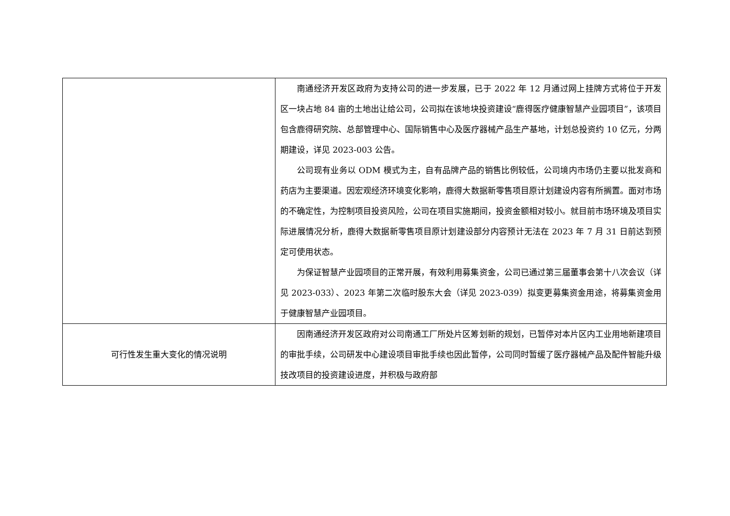| | 南通经济开发区政府为支持公司的进一步发展，已于 2022 年 12 月通过网上挂牌方式将位于开发区一块占地 84 亩的土地出让给公司，公司拟在该地块投资建设“鹿得医疗健康智慧产业园项目”，该项目包含鹿得研究院、总部管理中心、国际销售中心及医疗器械产品生产基地，计划总投资约 10 亿元，分两期建设，详见 2023-003 公告。 公司现有业务以 ODM 模式为主，自有品牌产品的销售比例较低，公司境内市场仍主要以批发商和药店为主要渠道。因宏观经济环境变化影响，鹿得大数据新零售项目原计划建设内容有所搁置。面对市场的不确定性，为控制项目投资风险，公司在项目实施期间，投资金额相对较小。就目前市场环境及项目实际进展情况分析，鹿得大数据新零售项目原计划建设部分内容预计无法在 2023 年 7 月 31 日前达到预定可使用状态。 为保证智慧产业园项目的正常开展，有效利用募集资金，公司已通过第三届董事会第十八次会议（详见 2023-033）、2023 年第二次临时股东大会（详见 2023-039）拟变更募集资金用途，将募集资金用于健康智慧产业园项目。 |
| 可行性发生重大变化的情况说明 | 因南通经济开发区政府对公司南通工厂所处片区筹划新的规划，已暂停对本片区内工业用地新建项目的审批手续，公司研发中心建设项目审批手续也因此暂停，公司同时暂缓了医疗器械产品及配件智能升级技改项目的投资建设进度，并积极与政府部 |